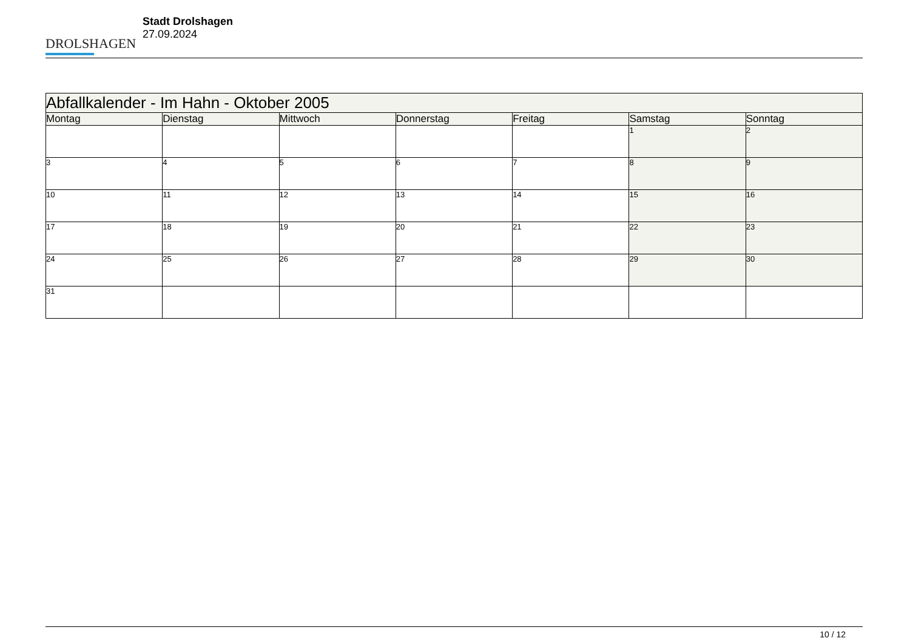DROLSHAGEN
Stadt Drolshagen
27.09.2024
| Abfallkalender - Im Hahn - Oktober 2005 | | | | | | |
| --- | --- | --- | --- | --- | --- | --- |
| Montag | Dienstag | Mittwoch | Donnerstag | Freitag | Samstag | Sonntag |
| | | | | | 1 | 2 |
| 3 | 4 | 5 | 6 | 7 | 8 | 9 |
| 10 | 11 | 12 | 13 | 14 | 15 | 16 |
| 17 | 18 | 19 | 20 | 21 | 22 | 23 |
| 24 | 25 | 26 | 27 | 28 | 29 | 30 |
| 31 | | | | | | |
10 / 12